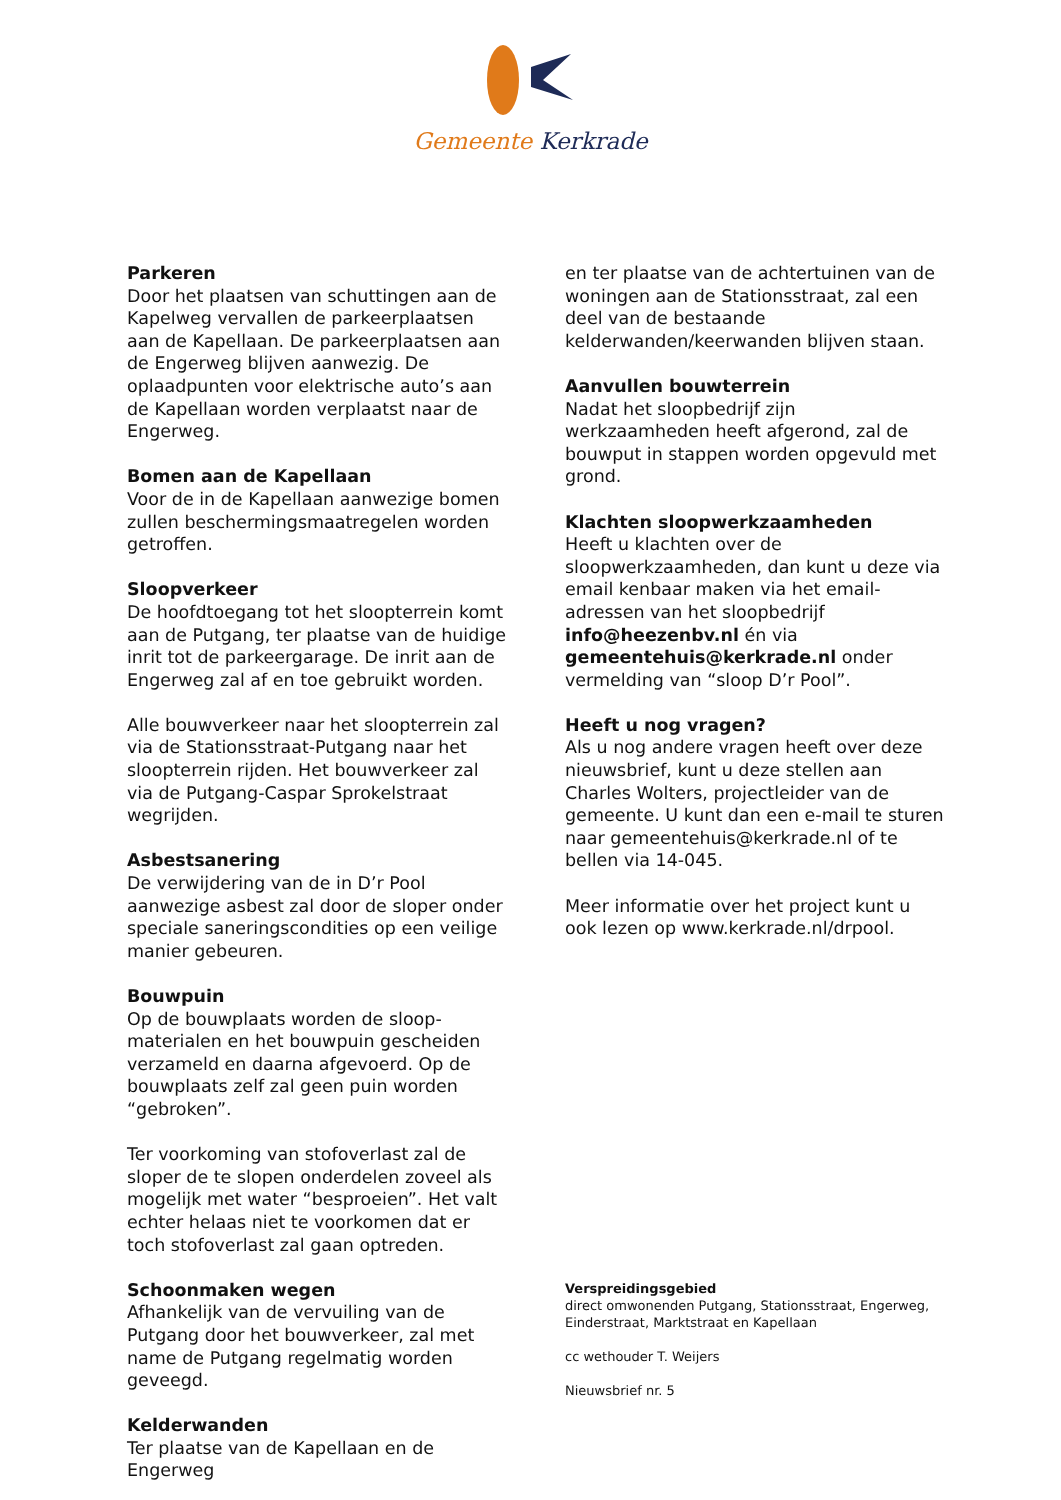Gemeente Kerkrade
Parkeren
Door het plaatsen van schuttingen aan de Kapelweg vervallen de parkeerplaatsen aan de Kapellaan. De parkeerplaatsen aan de Engerweg blijven aanwezig. De oplaadpunten voor elektrische auto’s aan de Kapellaan worden verplaatst naar de Engerweg.
Bomen aan de Kapellaan
Voor de in de Kapellaan aanwezige bomen zullen beschermingsmaatregelen worden getroffen.
Sloopverkeer
De hoofdtoegang tot het sloopterrein komt aan de Putgang, ter plaatse van de huidige inrit tot de parkeergarage. De inrit aan de Engerweg zal af en toe gebruikt worden.
Alle bouwverkeer naar het sloopterrein zal via de Stationsstraat-Putgang naar het sloopterrein rijden. Het bouwverkeer zal via de Putgang-Caspar Sprokelstraat wegrijden.
Asbestsanering
De verwijdering van de in D’r Pool aanwezige asbest zal door de sloper onder speciale saneringscondities op een veilige manier gebeuren.
Bouwpuin
Op de bouwplaats worden de sloop-materialen en het bouwpuin gescheiden verzameld en daarna afgevoerd. Op de bouwplaats zelf zal geen puin worden “gebroken”.
Ter voorkoming van stofoverlast zal de sloper de te slopen onderdelen zoveel als mogelijk met water “besproeien”. Het valt echter helaas niet te voorkomen dat er toch stofoverlast zal gaan optreden.
Schoonmaken wegen
Afhankelijk van de vervuiling van de Putgang door het bouwverkeer, zal met name de Putgang regelmatig worden geveegd.
Kelderwanden
Ter plaatse van de Kapellaan en de Engerweg
en ter plaatse van de achtertuinen van de woningen aan de Stationsstraat, zal een deel van de bestaande kelderwanden/keerwanden blijven staan.
Aanvullen bouwterrein
Nadat het sloopbedrijf zijn werkzaamheden heeft afgerond, zal de bouwput in stappen worden opgevuld met grond.
Klachten sloopwerkzaamheden
Heeft u klachten over de sloopwerkzaamheden, dan kunt u deze via email kenbaar maken via het email-adressen van het sloopbedrijf info@heezenbv.nl én via gemeentehuis@kerkrade.nl onder vermelding van “sloop D’r Pool”.
Heeft u nog vragen?
Als u nog andere vragen heeft over deze nieuwsbrief, kunt u deze stellen aan Charles Wolters, projectleider van de gemeente. U kunt dan een e-mail te sturen naar gemeentehuis@kerkrade.nl of te bellen via 14-045.
Meer informatie over het project kunt u ook lezen op www.kerkrade.nl/drpool.
Verspreidingsgebied
direct omwonenden Putgang, Stationsstraat, Engerweg, Einderstraat, Marktstraat en Kapellaan
cc wethouder T. Weijers
Nieuwsbrief nr. 5